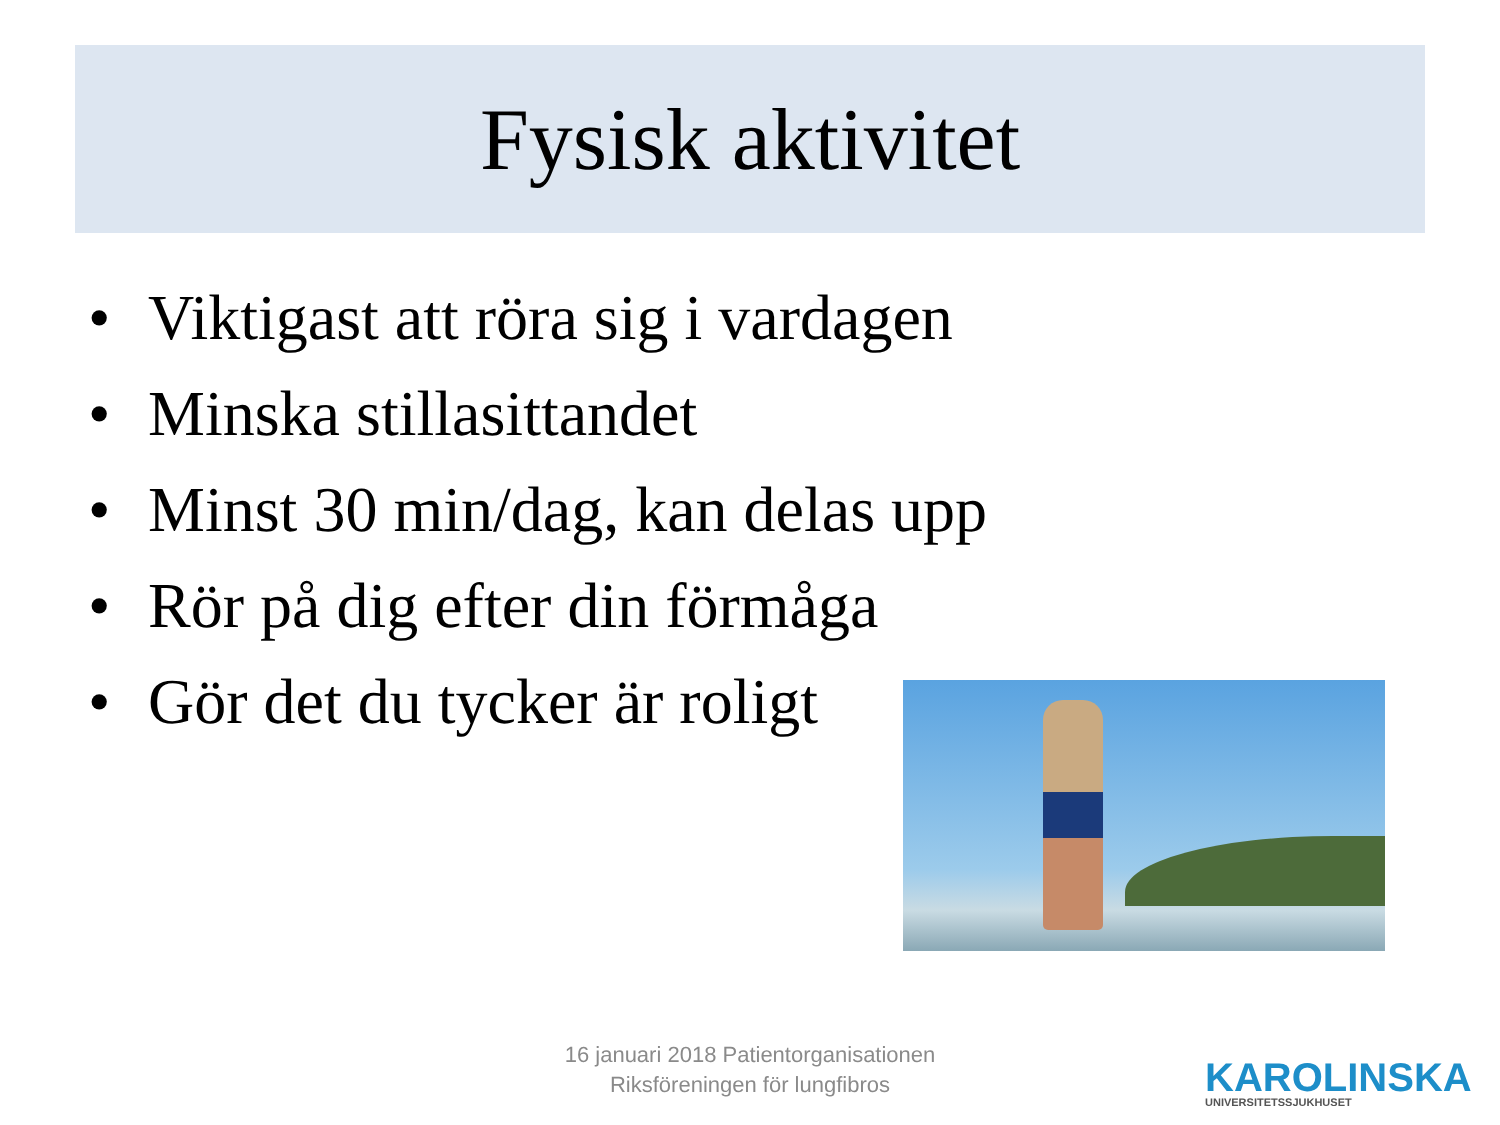Fysisk aktivitet
• Viktigast att röra sig i vardagen
• Minska stillasittandet
• Minst 30 min/dag, kan delas upp
• Rör på dig efter din förmåga
• Gör det du tycker är roligt
16 januari 2018 Patientorganisationen
Riksföreningen för lungfibros
KAROLINSKA
UNIVERSITETSSJUKHUSET